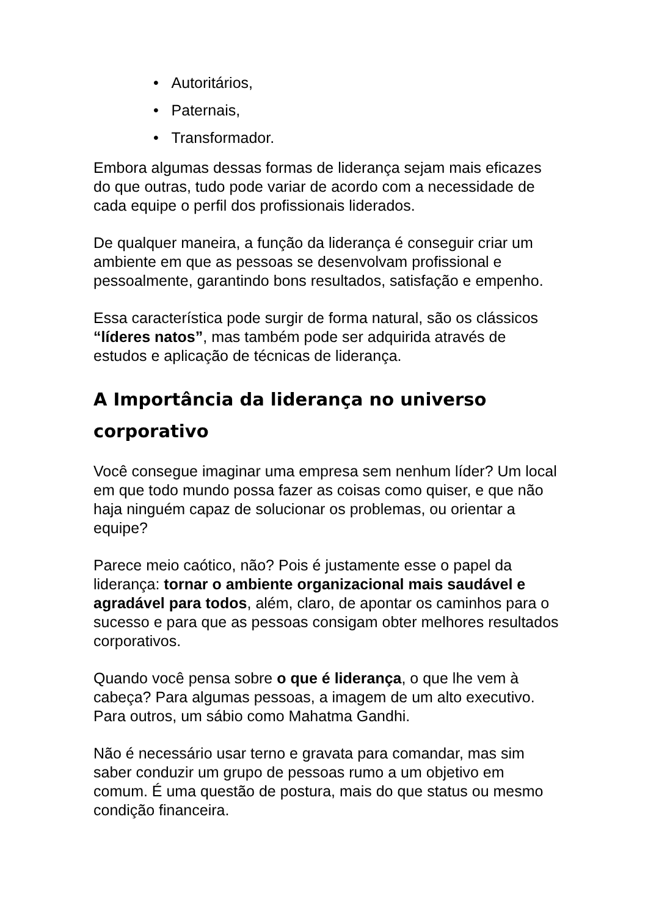• Autoritários,
• Paternais,
• Transformador.
Embora algumas dessas formas de liderança sejam mais eficazes do que outras, tudo pode variar de acordo com a necessidade de cada equipe o perfil dos profissionais liderados.
De qualquer maneira, a função da liderança é conseguir criar um ambiente em que as pessoas se desenvolvam profissional e pessoalmente, garantindo bons resultados, satisfação e empenho.
Essa característica pode surgir de forma natural, são os clássicos “líderes natos”, mas também pode ser adquirida através de estudos e aplicação de técnicas de liderança.
A Importância da liderança no universo corporativo
Você consegue imaginar uma empresa sem nenhum líder? Um local em que todo mundo possa fazer as coisas como quiser, e que não haja ninguém capaz de solucionar os problemas, ou orientar a equipe?
Parece meio caótico, não? Pois é justamente esse o papel da liderança: tornar o ambiente organizacional mais saudável e agradável para todos, além, claro, de apontar os caminhos para o sucesso e para que as pessoas consigam obter melhores resultados corporativos.
Quando você pensa sobre o que é liderança, o que lhe vem à cabeça? Para algumas pessoas, a imagem de um alto executivo. Para outros, um sábio como Mahatma Gandhi.
Não é necessário usar terno e gravata para comandar, mas sim saber conduzir um grupo de pessoas rumo a um objetivo em comum. É uma questão de postura, mais do que status ou mesmo condição financeira.